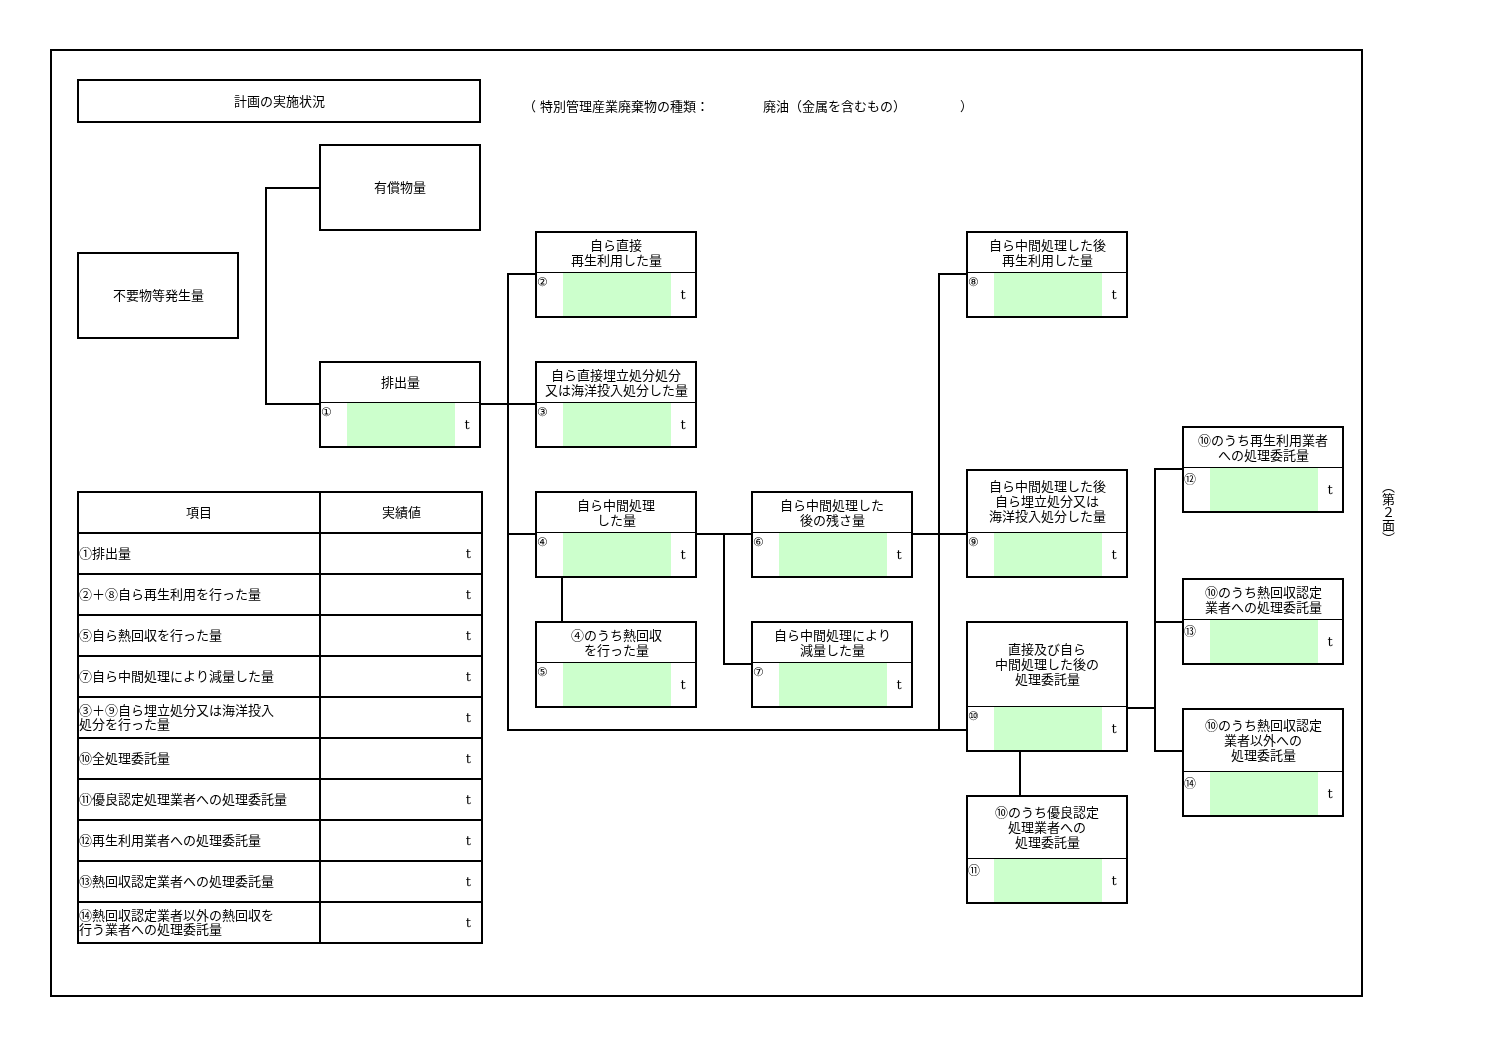計画の実施状況
（ 特別管理産業廃棄物の種類： 廃油（金属を含むもの） ）
有償物量
不要物等発生量
排出量
① t
自ら直接
再生利用した量
② t
自ら直接埋立処分処分
又は海洋投入処分した量
③ t
自ら中間処理
した量
④ t
④のうち熱回収
を行った量
⑤ t
自ら中間処理した
後の残さ量
⑥ t
自ら中間処理により
減量した量
⑦ t
自ら中間処理した後
再生利用した量
⑧ t
自ら中間処理した後
自ら埋立処分又は
海洋投入処分した量
⑨ t
直接及び自ら
中間処理した後の
処理委託量
⑩ t
⑩のうち優良認定
処理業者への
処理委託量
⑪ t
⑩のうち再生利用業者
への処理委託量
⑫ t
⑩のうち熱回収認定
業者への処理委託量
⑬ t
⑩のうち熱回収認定
業者以外への
処理委託量
⑭ t
| 項目 | 実績値 |
| --- | --- |
| ①排出量 | t |
| ②＋⑧自ら再生利用を行った量 | t |
| ⑤自ら熱回収を行った量 | t |
| ⑦自ら中間処理により減量した量 | t |
| ③＋⑨自ら埋立処分又は海洋投入 処分を行った量 | t |
| ⑩全処理委託量 | t |
| ⑪優良認定処理業者への処理委託量 | t |
| ⑫再生利用業者への処理委託量 | t |
| ⑬熱回収認定業者への処理委託量 | t |
| ⑭熱回収認定業者以外の熱回収を 行う業者への処理委託量 | t |
（第２面）